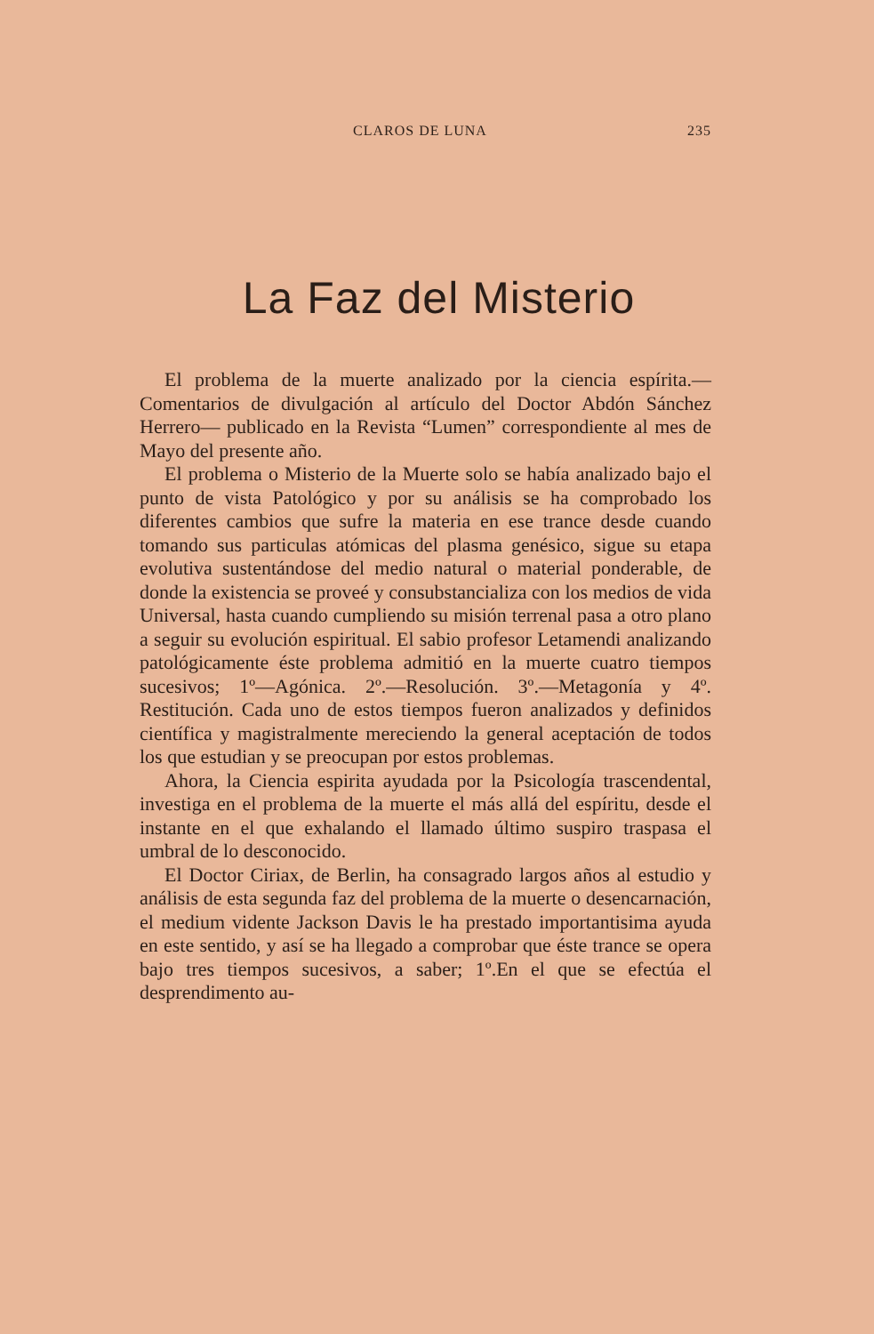CLAROS DE LUNA 235
La Faz del Misterio
El problema de la muerte analizado por la ciencia espírita.—Comentarios de divulgación al artículo del Doctor Abdón Sánchez Herrero— publicado en la Revista “Lumen” correspondiente al mes de Mayo del presente año.
El problema o Misterio de la Muerte solo se había analizado bajo el punto de vista Patológico y por su análisis se ha comprobado los diferentes cambios que sufre la materia en ese trance desde cuando tomando sus particulas atómicas del plasma genésico, sigue su etapa evolutiva sustentándose del medio natural o material ponderable, de donde la existencia se proveé y consubstancializa con los medios de vida Universal, hasta cuando cumpliendo su misión terrenal pasa a otro plano a seguir su evolución espiritual. El sabio profesor Letamendi analizando patológicamente éste problema admitió en la muerte cuatro tiempos sucesivos; 1º—Agónica. 2º.—Resolución. 3º.—Metagonía y 4º. Restitución. Cada uno de estos tiempos fueron analizados y definidos científica y magistralmente mereciendo la general aceptación de todos los que estudian y se preocupan por estos problemas.
Ahora, la Ciencia espirita ayudada por la Psicología trascendental, investiga en el problema de la muerte el más allá del espíritu, desde el instante en el que exhalando el llamado último suspiro traspasa el umbral de lo desconocido.
El Doctor Ciriax, de Berlin, ha consagrado largos años al estudio y análisis de esta segunda faz del problema de la muerte o desencarnación, el medium vidente Jackson Davis le ha prestado importantisima ayuda en este sentido, y así se ha llegado a comprobar que éste trance se opera bajo tres tiempos sucesivos, a saber; 1º.En el que se efectúa el desprendimento au-